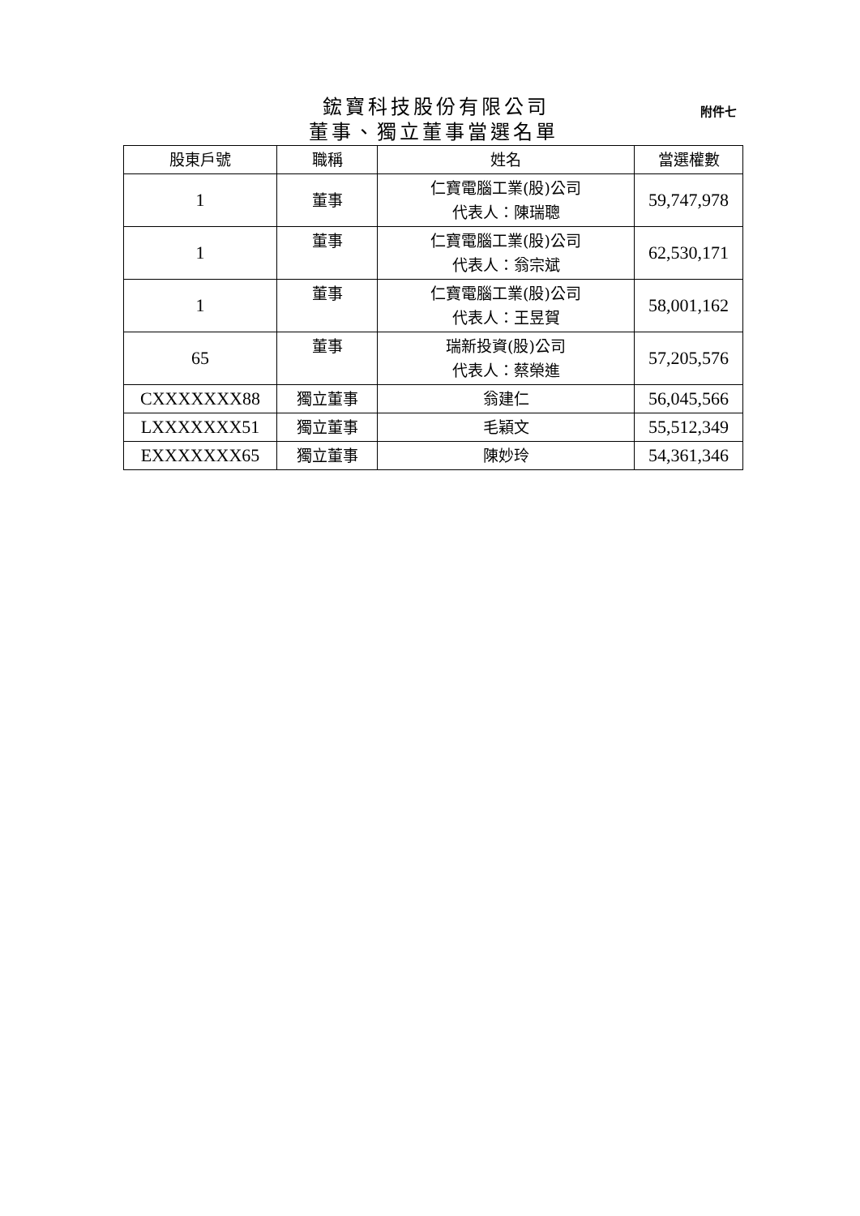鋐寶科技股份有限公司
附件七
董事、獨立董事當選名單
| 股東戶號 | 職稱 | 姓名 | 當選權數 |
| --- | --- | --- | --- |
| 1 | 董事 | 仁寶電腦工業(股)公司 代表人：陳瑞聰 | 59,747,978 |
| 1 | 董事 | 仁寶電腦工業(股)公司 代表人：翁宗斌 | 62,530,171 |
| 1 | 董事 | 仁寶電腦工業(股)公司 代表人：王昱賀 | 58,001,162 |
| 65 | 董事 | 瑞新投資(股)公司 代表人：蔡榮進 | 57,205,576 |
| CXXXXXXX88 | 獨立董事 | 翁建仁 | 56,045,566 |
| LXXXXXXX51 | 獨立董事 | 毛穎文 | 55,512,349 |
| EXXXXXXX65 | 獨立董事 | 陳妙玲 | 54,361,346 |